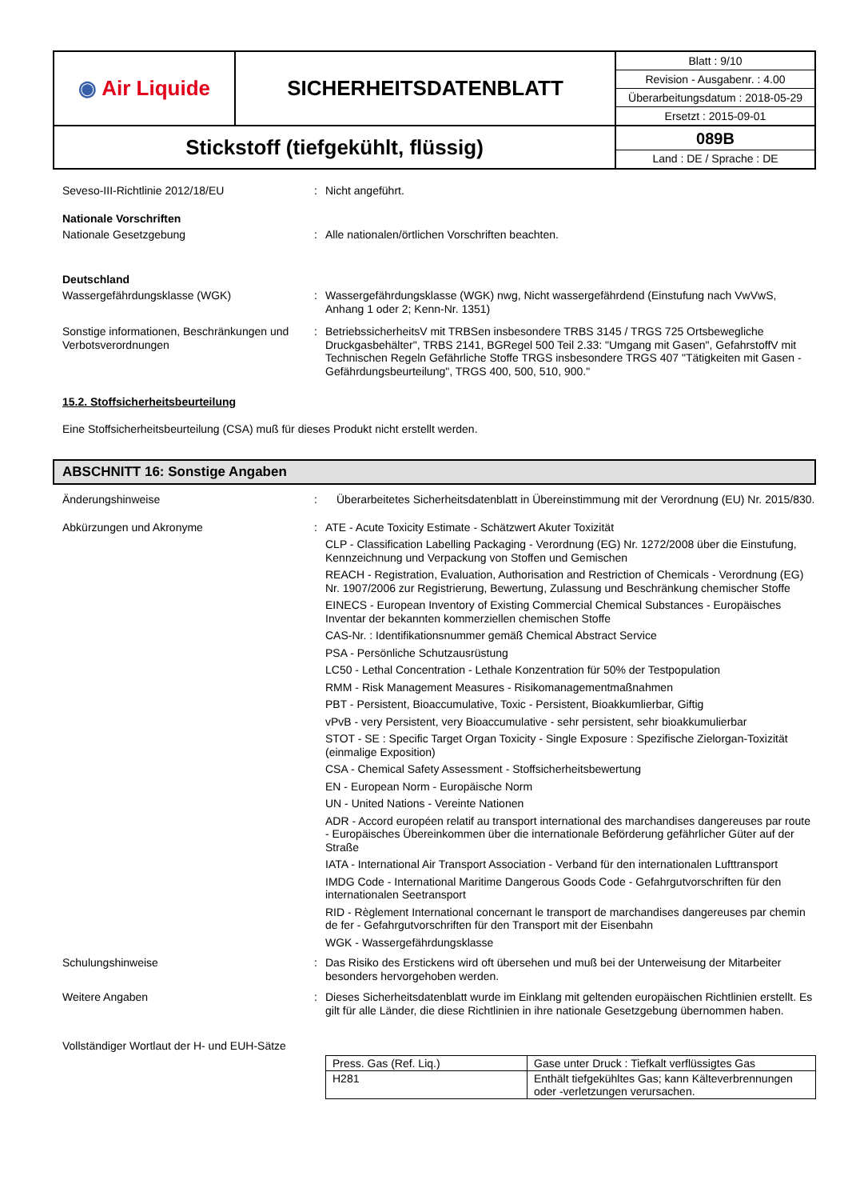| ◉ Air Liquide | SICHERHEITSDATENBLATT | / Blatt : 9/10 / / Revision - Ausgabenr. : 4.00 / / Überarbeitungsdatum : 2018-05-29 / / Ersetzt : 2015-09-01 / |
| Stickstoff (tiefgekühlt, flüssig) | | 089B Land : DE / Sprache : DE |
Seveso-III-Richtlinie 2012/18/EU : Nicht angeführt.
Nationale Vorschriften
Nationale Gesetzgebung : Alle nationalen/örtlichen Vorschriften beachten.
Deutschland
Wassergefährdungsklasse (WGK) : Wassergefährdungsklasse (WGK) nwg, Nicht wassergefährdend (Einstufung nach VwVwS, Anhang 1 oder 2; Kenn-Nr. 1351)
Sonstige informationen, Beschränkungen und Verbotsverordnungen
: BetriebssicherheitsV mit TRBSen insbesondere TRBS 3145 / TRGS 725 Ortsbewegliche Druckgasbehälter", TRBS 2141, BGRegel 500 Teil 2.33: "Umgang mit Gasen", GefahrstoffV mit Technischen Regeln Gefährliche Stoffe TRGS insbesondere TRGS 407 "Tätigkeiten mit Gasen - Gefährdungsbeurteilung", TRGS 400, 500, 510, 900."
15.2. Stoffsicherheitsbeurteilung
Eine Stoffsicherheitsbeurteilung (CSA) muß für dieses Produkt nicht erstellt werden.
ABSCHNITT 16: Sonstige Angaben
Änderungshinweise : Überarbeitetes Sicherheitsdatenblatt in Übereinstimmung mit der Verordnung (EU) Nr. 2015/830.
Abkürzungen und Akronyme : ATE - Acute Toxicity Estimate - Schätzwert Akuter Toxizität
CLP - Classification Labelling Packaging - Verordnung (EG) Nr. 1272/2008 über die Einstufung, Kennzeichnung und Verpackung von Stoffen und Gemischen
REACH - Registration, Evaluation, Authorisation and Restriction of Chemicals - Verordnung (EG) Nr. 1907/2006 zur Registrierung, Bewertung, Zulassung und Beschränkung chemischer Stoffe
EINECS - European Inventory of Existing Commercial Chemical Substances - Europäisches Inventar der bekannten kommerziellen chemischen Stoffe
CAS-Nr. : Identifikationsnummer gemäß Chemical Abstract Service
PSA - Persönliche Schutzausrüstung
LC50 - Lethal Concentration - Lethale Konzentration für 50% der Testpopulation
RMM - Risk Management Measures - Risikomanagementmaßnahmen
PBT - Persistent, Bioaccumulative, Toxic - Persistent, Bioakkumlierbar, Giftig
vPvB - very Persistent, very Bioaccumulative - sehr persistent, sehr bioakkumulierbar
STOT - SE : Specific Target Organ Toxicity - Single Exposure : Spezifische Zielorgan-Toxizität (einmalige Exposition)
CSA - Chemical Safety Assessment - Stoffsicherheitsbewertung
EN - European Norm - Europäische Norm
UN - United Nations - Vereinte Nationen
ADR - Accord européen relatif au transport international des marchandises dangereuses par route - Europäisches Übereinkommen über die internationale Beförderung gefährlicher Güter auf der Straße
IATA - International Air Transport Association - Verband für den internationalen Lufttransport
IMDG Code - International Maritime Dangerous Goods Code - Gefahrgutvorschriften für den internationalen Seetransport
RID - Règlement International concernant le transport de marchandises dangereuses par chemin de fer - Gefahrgutvorschriften für den Transport mit der Eisenbahn
WGK - Wassergefährdungsklasse
Schulungshinweise : Das Risiko des Erstickens wird oft übersehen und muß bei der Unterweisung der Mitarbeiter besonders hervorgehoben werden.
Weitere Angaben : Dieses Sicherheitsdatenblatt wurde im Einklang mit geltenden europäischen Richtlinien erstellt. Es gilt für alle Länder, die diese Richtlinien in ihre nationale Gesetzgebung übernommen haben.
Vollständiger Wortlaut der H- und EUH-Sätze
| Press. Gas (Ref. Liq.) | Gase unter Druck : Tiefkalt verflüssigtes Gas |
| H281 | Enthält tiefgekühltes Gas; kann Kälteverbrennungen oder -verletzungen verursachen. |